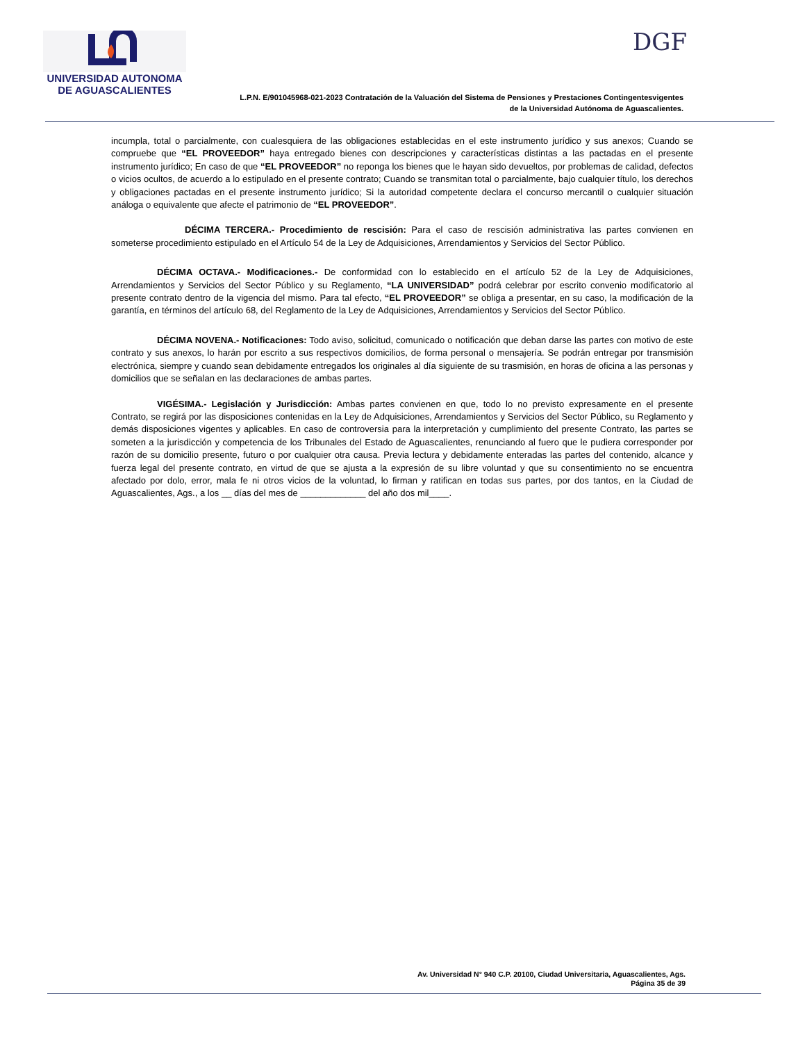UNIVERSIDAD AUTONOMA
DE AGUASCALIENTES
DGF
L.P.N. E/901045968-021-2023 Contratación de la Valuación del Sistema de Pensiones y Prestaciones Contingentesvigentes
de la Universidad Autónoma de Aguascalientes.
incumpla, total o parcialmente, con cualesquiera de las obligaciones establecidas en el este instrumento jurídico y sus anexos; Cuando se compruebe que “EL PROVEEDOR” haya entregado bienes con descripciones y características distintas a las pactadas en el presente instrumento jurídico; En caso de que “EL PROVEEDOR” no reponga los bienes que le hayan sido devueltos, por problemas de calidad, defectos o vicios ocultos, de acuerdo a lo estipulado en el presente contrato; Cuando se transmitan total o parcialmente, bajo cualquier título, los derechos y obligaciones pactadas en el presente instrumento jurídico; Si la autoridad competente declara el concurso mercantil o cualquier situación análoga o equivalente que afecte el patrimonio de “EL PROVEEDOR”.
DÉCIMA TERCERA.- Procedimiento de rescisión: Para el caso de rescisión administrativa las partes convienen en someterse procedimiento estipulado en el Artículo 54 de la Ley de Adquisiciones, Arrendamientos y Servicios del Sector Público.
DÉCIMA OCTAVA.- Modificaciones.- De conformidad con lo establecido en el artículo 52 de la Ley de Adquisiciones, Arrendamientos y Servicios del Sector Público y su Reglamento, “LA UNIVERSIDAD” podrá celebrar por escrito convenio modificatorio al presente contrato dentro de la vigencia del mismo. Para tal efecto, “EL PROVEEDOR” se obliga a presentar, en su caso, la modificación de la garantía, en términos del artículo 68, del Reglamento de la Ley de Adquisiciones, Arrendamientos y Servicios del Sector Público.
DÉCIMA NOVENA.- Notificaciones: Todo aviso, solicitud, comunicado o notificación que deban darse las partes con motivo de este contrato y sus anexos, lo harán por escrito a sus respectivos domicilios, de forma personal o mensajería. Se podrán entregar por transmisión electrónica, siempre y cuando sean debidamente entregados los originales al día siguiente de su trasmisión, en horas de oficina a las personas y domicilios que se señalan en las declaraciones de ambas partes.
VIGÉSIMA.- Legislación y Jurisdicción: Ambas partes convienen en que, todo lo no previsto expresamente en el presente Contrato, se regirá por las disposiciones contenidas en la Ley de Adquisiciones, Arrendamientos y Servicios del Sector Público, su Reglamento y demás disposiciones vigentes y aplicables. En caso de controversia para la interpretación y cumplimiento del presente Contrato, las partes se someten a la jurisdicción y competencia de los Tribunales del Estado de Aguascalientes, renunciando al fuero que le pudiera corresponder por razón de su domicilio presente, futuro o por cualquier otra causa. Previa lectura y debidamente enteradas las partes del contenido, alcance y fuerza legal del presente contrato, en virtud de que se ajusta a la expresión de su libre voluntad y que su consentimiento no se encuentra afectado por dolo, error, mala fe ni otros vicios de la voluntad, lo firman y ratifican en todas sus partes, por dos tantos, en la Ciudad de Aguascalientes, Ags., a los __ días del mes de _____________ del año dos mil____.
Av. Universidad N° 940 C.P. 20100, Ciudad Universitaria, Aguascalientes, Ags.
Página 35 de 39